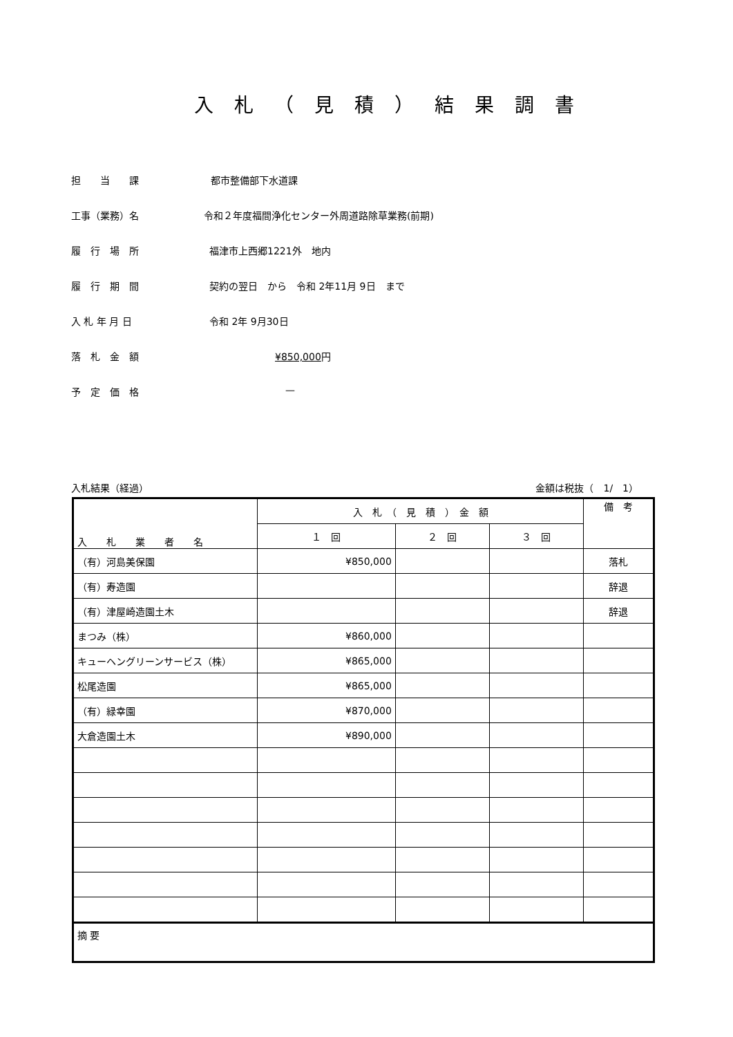入札（見積）結果調書
担　　当　　課 都市整備部下水道課
工事（業務）名 令和２年度福間浄化センター外周道路除草業務(前期)
履　行　場　所 福津市上西郷1221外　地内
履　行　期　間 契約の翌日　から　令和 2年11月 9日　まで
入 札 年 月 日 令和 2年 9月30日
落　札　金　額 ¥850,000円
予　定　価　格 —
入札結果（経過） 金額は税抜（　1/　1）
| 入 札 業 者 名 | 入 札 （ 見 積 ） 金 額 | | | 備 考 |
| --- | --- | --- | --- | --- |
| | １ 回 | ２ 回 | ３ 回 | |
| （有）河島美保園 | ¥850,000 | | | 落札 |
| （有）寿造園 | | | | 辞退 |
| （有）津屋崎造園土木 | | | | 辞退 |
| まつみ（株） | ¥860,000 | | | |
| キューヘングリーンサービス（株） | ¥865,000 | | | |
| 松尾造園 | ¥865,000 | | | |
| （有）緑幸園 | ¥870,000 | | | |
| 大倉造園土木 | ¥890,000 | | | |
| 摘 要 | | | | |